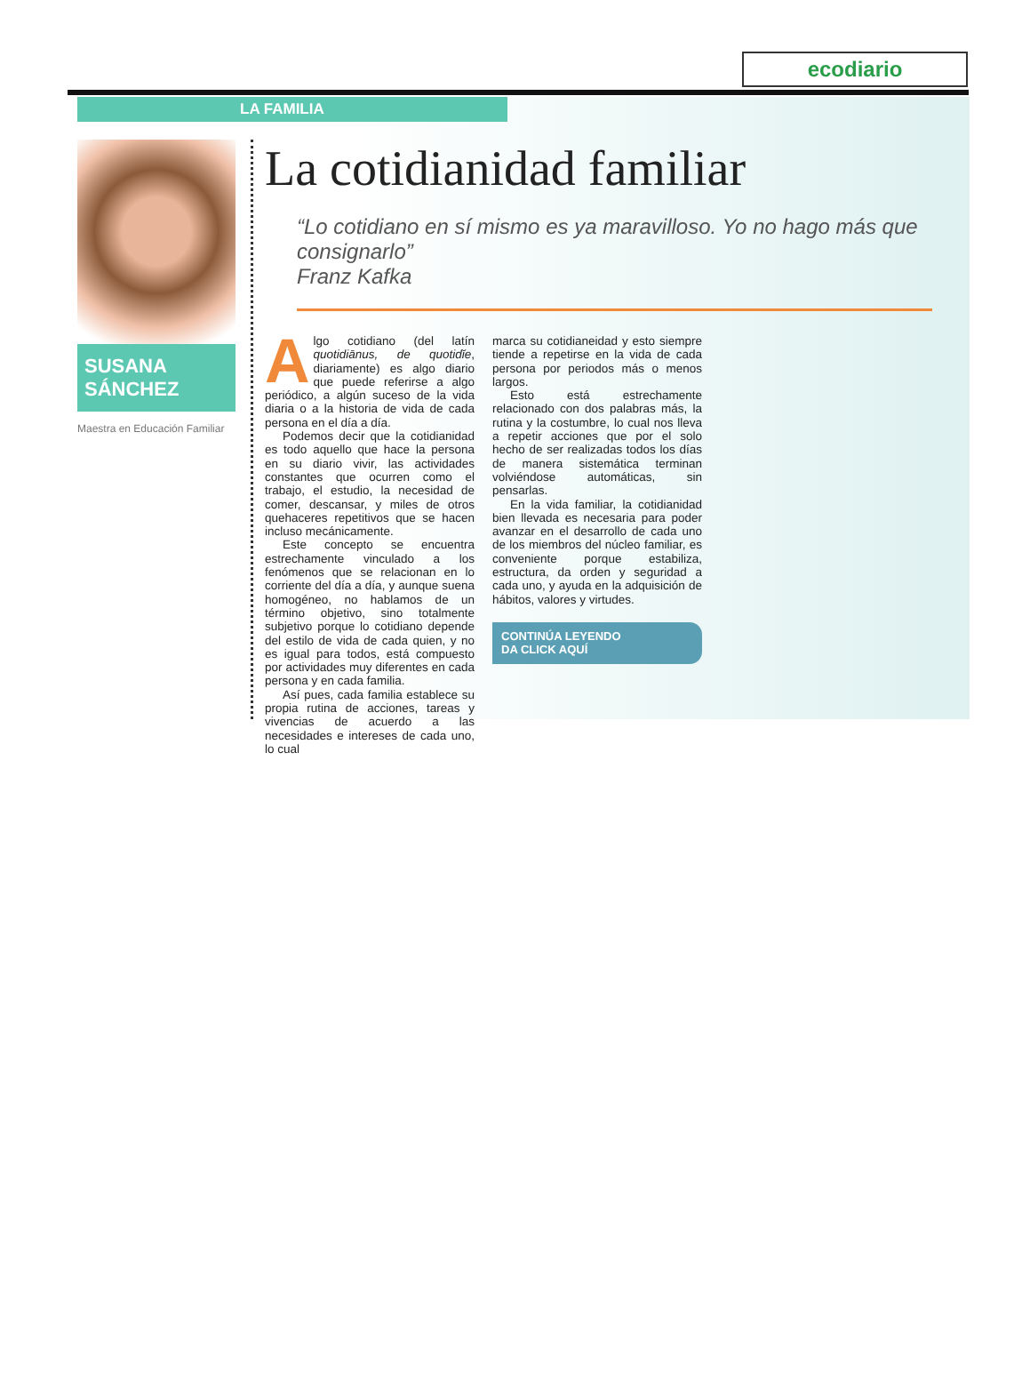ecodiario
LA FAMILIA
SUSANA
SÁNCHEZ
Maestra en Educación Familiar
La cotidianidad familiar
“Lo cotidiano en sí mismo es ya maravilloso. Yo no hago más que consignarlo”
Franz Kafka
Algo cotidiano (del latín quotidiānus, de quotidĭe, diariamente) es algo diario que puede referirse a algo periódico, a algún suceso de la vida diaria o a la historia de vida de cada persona en el día a día.
Podemos decir que la cotidianidad es todo aquello que hace la persona en su diario vivir, las actividades constantes que ocurren como el trabajo, el estudio, la necesidad de comer, descansar, y miles de otros quehaceres repetitivos que se hacen incluso mecánicamente.
Este concepto se encuentra estrechamente vinculado a los fenómenos que se relacionan en lo corriente del día a día, y aunque suena homogéneo, no hablamos de un término objetivo, sino totalmente subjetivo porque lo cotidiano depende del estilo de vida de cada quien, y no es igual para todos, está compuesto por actividades muy diferentes en cada persona y en cada familia.
Así pues, cada familia establece su propia rutina de acciones, tareas y vivencias de acuerdo a las necesidades e intereses de cada uno, lo cual
marca su cotidianeidad y esto siempre tiende a repetirse en la vida de cada persona por periodos más o menos largos.
Esto está estrechamente relacionado con dos palabras más, la rutina y la costumbre, lo cual nos lleva a repetir acciones que por el solo hecho de ser realizadas todos los días de manera sistemática terminan volviéndose automáticas, sin pensarlas.
En la vida familiar, la cotidianidad bien llevada es necesaria para poder avanzar en el desarrollo de cada uno de los miembros del núcleo familiar, es conveniente porque estabiliza, estructura, da orden y seguridad a cada uno, y ayuda en la adquisición de hábitos, valores y virtudes.
CONTINÚA LEYENDO
DA CLICK AQUÍ